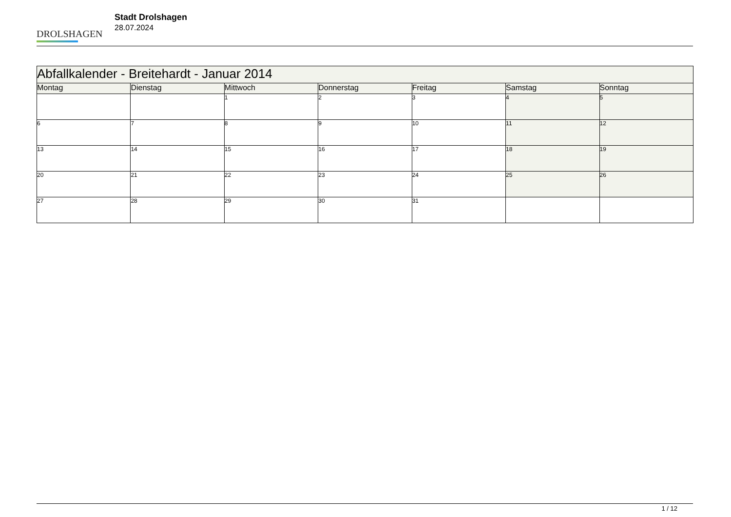DROLSHAGEN
Stadt Drolshagen
28.07.2024
| Abfallkalender - Breitehardt - Januar 2014 | | | | | | |
| --- | --- | --- | --- | --- | --- | --- |
| Montag | Dienstag | Mittwoch | Donnerstag | Freitag | Samstag | Sonntag |
| | | 1 | 2 | 3 | 4 | 5 |
| 6 | 7 | 8 | 9 | 10 | 11 | 12 |
| 13 | 14 | 15 | 16 | 17 | 18 | 19 |
| 20 | 21 | 22 | 23 | 24 | 25 | 26 |
| 27 | 28 | 29 | 30 | 31 | | |
1 / 12